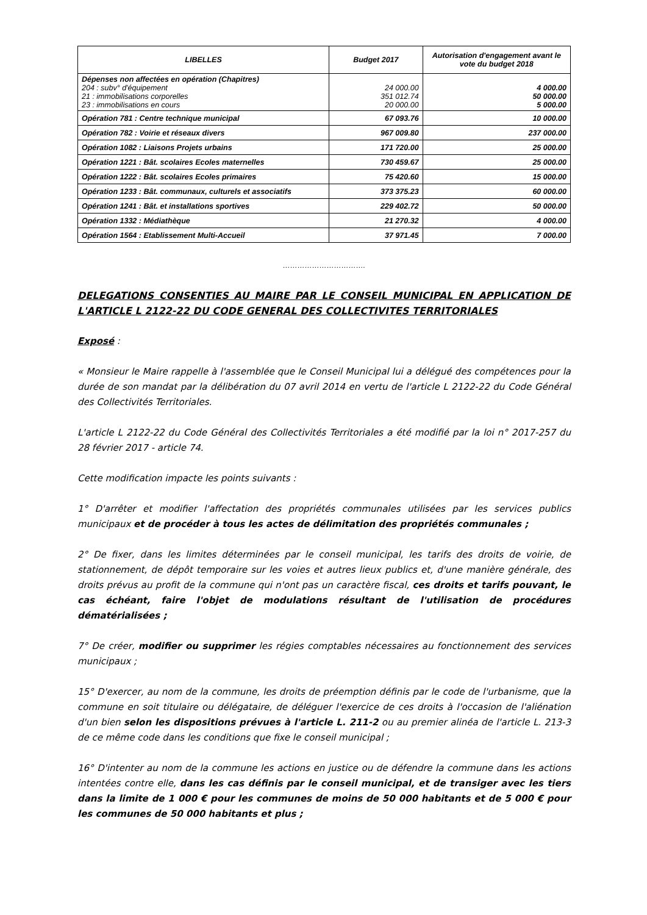| LIBELLES | Budget 2017 | Autorisation d'engagement avant le vote du budget 2018 |
| --- | --- | --- |
| Dépenses non affectées en opération (Chapitres) 204 : subv° d'équipement 21 : immobilisations corporelles 23 : immobilisations en cours | 24 000.00 351 012.74 20 000.00 | 4 000.00 50 000.00 5 000.00 |
| Opération 781 : Centre technique municipal | 67 093.76 | 10 000.00 |
| Opération 782 : Voirie et réseaux divers | 967 009.80 | 237 000.00 |
| Opération 1082 : Liaisons Projets urbains | 171 720.00 | 25 000.00 |
| Opération 1221 : Bât. scolaires Ecoles maternelles | 730 459.67 | 25 000.00 |
| Opération 1222 : Bât. scolaires Ecoles primaires | 75 420.60 | 15 000.00 |
| Opération 1233 : Bât. communaux, culturels et associatifs | 373 375.23 | 60 000.00 |
| Opération 1241 : Bât. et installations sportives | 229 402.72 | 50 000.00 |
| Opération 1332 : Médiathèque | 21 270.32 | 4 000.00 |
| Opération 1564 : Etablissement Multi-Accueil | 37 971.45 | 7 000.00 |
…………………………….
DELEGATIONS CONSENTIES AU MAIRE PAR LE CONSEIL MUNICIPAL EN APPLICATION DE L'ARTICLE L 2122-22 DU CODE GENERAL DES COLLECTIVITES TERRITORIALES
Exposé :
« Monsieur le Maire rappelle à l'assemblée que le Conseil Municipal lui a délégué des compétences pour la durée de son mandat par la délibération du 07 avril 2014 en vertu de l'article L 2122-22 du Code Général des Collectivités Territoriales.
L'article L 2122-22 du Code Général des Collectivités Territoriales a été modifié par la loi n° 2017-257 du 28 février 2017 - article 74.
Cette modification impacte les points suivants :
1° D'arrêter et modifier l'affectation des propriétés communales utilisées par les services publics municipaux et de procéder à tous les actes de délimitation des propriétés communales ;
2° De fixer, dans les limites déterminées par le conseil municipal, les tarifs des droits de voirie, de stationnement, de dépôt temporaire sur les voies et autres lieux publics et, d'une manière générale, des droits prévus au profit de la commune qui n'ont pas un caractère fiscal, ces droits et tarifs pouvant, le cas échéant, faire l'objet de modulations résultant de l'utilisation de procédures dématérialisées ;
7° De créer, modifier ou supprimer les régies comptables nécessaires au fonctionnement des services municipaux ;
15° D'exercer, au nom de la commune, les droits de préemption définis par le code de l'urbanisme, que la commune en soit titulaire ou délégataire, de déléguer l'exercice de ces droits à l'occasion de l'aliénation d'un bien selon les dispositions prévues à l'article L. 211-2 ou au premier alinéa de l'article L. 213-3 de ce même code dans les conditions que fixe le conseil municipal ;
16° D'intenter au nom de la commune les actions en justice ou de défendre la commune dans les actions intentées contre elle, dans les cas définis par le conseil municipal, et de transiger avec les tiers dans la limite de 1 000 € pour les communes de moins de 50 000 habitants et de 5 000 € pour les communes de 50 000 habitants et plus ;